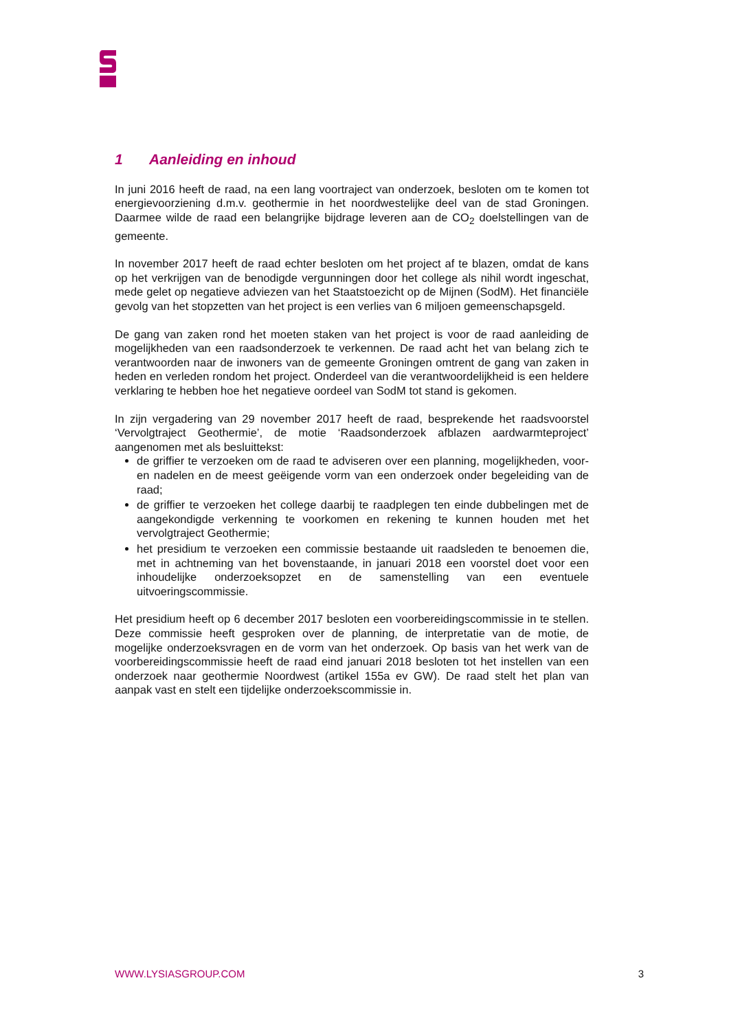1 Aanleiding en inhoud
In juni 2016 heeft de raad, na een lang voortraject van onderzoek, besloten om te komen tot energievoorziening d.m.v. geothermie in het noordwestelijke deel van de stad Groningen. Daarmee wilde de raad een belangrijke bijdrage leveren aan de CO<sub>2</sub> doelstellingen van de gemeente.
In november 2017 heeft de raad echter besloten om het project af te blazen, omdat de kans op het verkrijgen van de benodigde vergunningen door het college als nihil wordt ingeschat, mede gelet op negatieve adviezen van het Staatstoezicht op de Mijnen (SodM). Het financiële gevolg van het stopzetten van het project is een verlies van 6 miljoen gemeenschapsgeld.
De gang van zaken rond het moeten staken van het project is voor de raad aanleiding de mogelijkheden van een raadsonderzoek te verkennen. De raad acht het van belang zich te verantwoorden naar de inwoners van de gemeente Groningen omtrent de gang van zaken in heden en verleden rondom het project. Onderdeel van die verantwoordelijkheid is een heldere verklaring te hebben hoe het negatieve oordeel van SodM tot stand is gekomen.
In zijn vergadering van 29 november 2017 heeft de raad, besprekende het raadsvoorstel ‘Vervolgtraject Geothermie’, de motie ‘Raadsonderzoek afblazen aardwarmteproject’ aangenomen met als besluittekst:
de griffier te verzoeken om de raad te adviseren over een planning, mogelijkheden, voor- en nadelen en de meest geëigende vorm van een onderzoek onder begeleiding van de raad;
de griffier te verzoeken het college daarbij te raadplegen ten einde dubbelingen met de aangekondigde verkenning te voorkomen en rekening te kunnen houden met het vervolgtraject Geothermie;
het presidium te verzoeken een commissie bestaande uit raadsleden te benoemen die, met in achtneming van het bovenstaande, in januari 2018 een voorstel doet voor een inhoudelijke onderzoeksopzet en de samenstelling van een eventuele uitvoeringscommissie.
Het presidium heeft op 6 december 2017 besloten een voorbereidingscommissie in te stellen. Deze commissie heeft gesproken over de planning, de interpretatie van de motie, de mogelijke onderzoeksvragen en de vorm van het onderzoek. Op basis van het werk van de voorbereidingscommissie heeft de raad eind januari 2018 besloten tot het instellen van een onderzoek naar geothermie Noordwest (artikel 155a ev GW). De raad stelt het plan van aanpak vast en stelt een tijdelijke onderzoekscommissie in.
WWW.LYSIASGROUP.COM 3